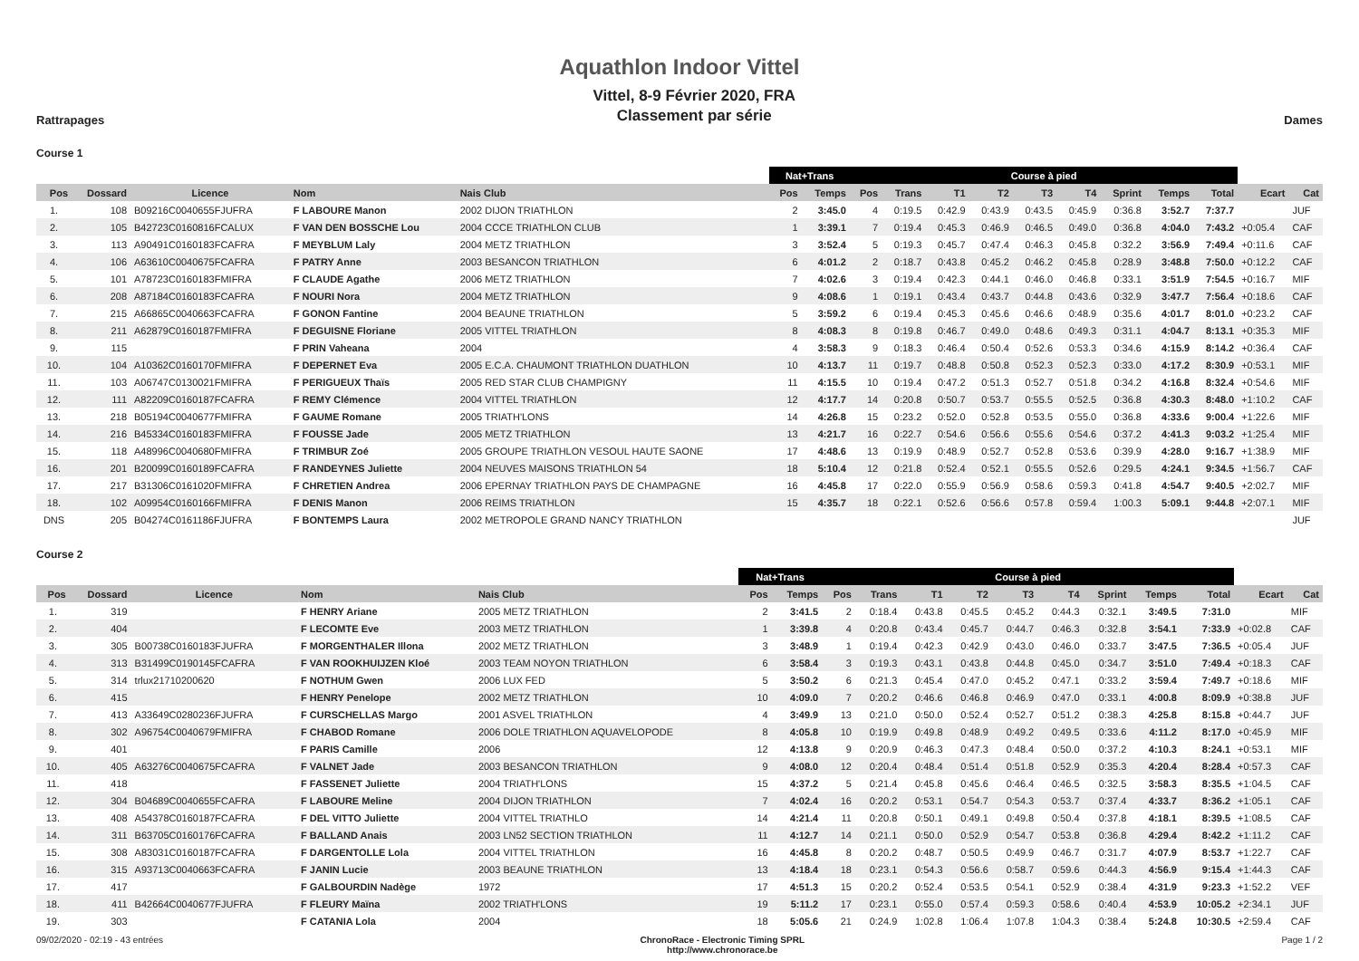Aquathlon Indoor Vittel
Rattrapages
Vittel, 8-9 Février 2020, FRA
Classement par série
Dames
Course 1
| | | | | | Nat+Trans | | Course à pied | | | | | | | | | | |
| --- | --- | --- | --- | --- | --- | --- | --- | --- | --- | --- | --- | --- | --- | --- | --- | --- | --- |
| Pos | Dossard | Licence | Nom | Nais Club | Pos | Temps | Pos | Trans | T1 | T2 | T3 | T4 | Sprint | Temps | Total | Ecart | Cat |
| 1. | 108 | B09216C0040655FJUFRA | F LABOURE Manon | 2002 DIJON TRIATHLON | 2 | 3:45.0 | 4 | 0:19.5 | 0:42.9 | 0:43.9 | 0:43.5 | 0:45.9 | 0:36.8 | 3:52.7 | 7:37.7 | | JUF |
| 2. | 105 | B42723C0160816FCALUX | F VAN DEN BOSSCHE Lou | 2004 CCCE TRIATHLON CLUB | 1 | 3:39.1 | 7 | 0:19.4 | 0:45.3 | 0:46.9 | 0:46.5 | 0:49.0 | 0:36.8 | 4:04.0 | 7:43.2 | +0:05.4 | CAF |
| 3. | 113 | A90491C0160183FCAFRA | F MEYBLUM Laly | 2004 METZ TRIATHLON | 3 | 3:52.4 | 5 | 0:19.3 | 0:45.7 | 0:47.4 | 0:46.3 | 0:45.8 | 0:32.2 | 3:56.9 | 7:49.4 | +0:11.6 | CAF |
| 4. | 106 | A63610C0040675FCAFRA | F PATRY Anne | 2003 BESANCON TRIATHLON | 6 | 4:01.2 | 2 | 0:18.7 | 0:43.8 | 0:45.2 | 0:46.2 | 0:45.8 | 0:28.9 | 3:48.8 | 7:50.0 | +0:12.2 | CAF |
| 5. | 101 | A78723C0160183FMIFRA | F CLAUDE Agathe | 2006 METZ TRIATHLON | 7 | 4:02.6 | 3 | 0:19.4 | 0:42.3 | 0:44.1 | 0:46.0 | 0:46.8 | 0:33.1 | 3:51.9 | 7:54.5 | +0:16.7 | MIF |
| 6. | 208 | A87184C0160183FCAFRA | F NOURI Nora | 2004 METZ TRIATHLON | 9 | 4:08.6 | 1 | 0:19.1 | 0:43.4 | 0:43.7 | 0:44.8 | 0:43.6 | 0:32.9 | 3:47.7 | 7:56.4 | +0:18.6 | CAF |
| 7. | 215 | A66865C0040663FCAFRA | F GONON Fantine | 2004 BEAUNE TRIATHLON | 5 | 3:59.2 | 6 | 0:19.4 | 0:45.3 | 0:45.6 | 0:46.6 | 0:48.9 | 0:35.6 | 4:01.7 | 8:01.0 | +0:23.2 | CAF |
| 8. | 211 | A62879C0160187FMIFRA | F DEGUISNE Floriane | 2005 VITTEL TRIATHLON | 8 | 4:08.3 | 8 | 0:19.8 | 0:46.7 | 0:49.0 | 0:48.6 | 0:49.3 | 0:31.1 | 4:04.7 | 8:13.1 | +0:35.3 | MIF |
| 9. | 115 | | F PRIN Vaheana | 2004 | 4 | 3:58.3 | 9 | 0:18.3 | 0:46.4 | 0:50.4 | 0:52.6 | 0:53.3 | 0:34.6 | 4:15.9 | 8:14.2 | +0:36.4 | CAF |
| 10. | 104 | A10362C0160170FMIFRA | F DEPERNET Eva | 2005 E.C.A. CHAUMONT TRIATHLON DUATHLON | 10 | 4:13.7 | 11 | 0:19.7 | 0:48.8 | 0:50.8 | 0:52.3 | 0:52.3 | 0:33.0 | 4:17.2 | 8:30.9 | +0:53.1 | MIF |
| 11. | 103 | A06747C0130021FMIFRA | F PERIGUEUX Thaïs | 2005 RED STAR CLUB CHAMPIGNY | 11 | 4:15.5 | 10 | 0:19.4 | 0:47.2 | 0:51.3 | 0:52.7 | 0:51.8 | 0:34.2 | 4:16.8 | 8:32.4 | +0:54.6 | MIF |
| 12. | 111 | A82209C0160187FCAFRA | F REMY Clémence | 2004 VITTEL TRIATHLON | 12 | 4:17.7 | 14 | 0:20.8 | 0:50.7 | 0:53.7 | 0:55.5 | 0:52.5 | 0:36.8 | 4:30.3 | 8:48.0 | +1:10.2 | CAF |
| 13. | 218 | B05194C0040677FMIFRA | F GAUME Romane | 2005 TRIATH'LONS | 14 | 4:26.8 | 15 | 0:23.2 | 0:52.0 | 0:52.8 | 0:53.5 | 0:55.0 | 0:36.8 | 4:33.6 | 9:00.4 | +1:22.6 | MIF |
| 14. | 216 | B45334C0160183FMIFRA | F FOUSSE Jade | 2005 METZ TRIATHLON | 13 | 4:21.7 | 16 | 0:22.7 | 0:54.6 | 0:56.6 | 0:55.6 | 0:54.6 | 0:37.2 | 4:41.3 | 9:03.2 | +1:25.4 | MIF |
| 15. | 118 | A48996C0040680FMIFRA | F TRIMBUR Zoé | 2005 GROUPE TRIATHLON VESOUL HAUTE SAONE | 17 | 4:48.6 | 13 | 0:19.9 | 0:48.9 | 0:52.7 | 0:52.8 | 0:53.6 | 0:39.9 | 4:28.0 | 9:16.7 | +1:38.9 | MIF |
| 16. | 201 | B20099C0160189FCAFRA | F RANDEYNES Juliette | 2004 NEUVES MAISONS TRIATHLON 54 | 18 | 5:10.4 | 12 | 0:21.8 | 0:52.4 | 0:52.1 | 0:55.5 | 0:52.6 | 0:29.5 | 4:24.1 | 9:34.5 | +1:56.7 | CAF |
| 17. | 217 | B31306C0161020FMIFRA | F CHRETIEN Andrea | 2006 EPERNAY TRIATHLON PAYS DE CHAMPAGNE | 16 | 4:45.8 | 17 | 0:22.0 | 0:55.9 | 0:56.9 | 0:58.6 | 0:59.3 | 0:41.8 | 4:54.7 | 9:40.5 | +2:02.7 | MIF |
| 18. | 102 | A09954C0160166FMIFRA | F DENIS Manon | 2006 REIMS TRIATHLON | 15 | 4:35.7 | 18 | 0:22.1 | 0:52.6 | 0:56.6 | 0:57.8 | 0:59.4 | 1:00.3 | 5:09.1 | 9:44.8 | +2:07.1 | MIF |
| DNS | 205 | B04274C0161186FJUFRA | F BONTEMPS Laura | 2002 METROPOLE GRAND NANCY TRIATHLON | | | | | | | | | | | | | JUF |
Course 2
| | | | | | Nat+Trans | | Course à pied | | | | | | | | | | |
| --- | --- | --- | --- | --- | --- | --- | --- | --- | --- | --- | --- | --- | --- | --- | --- | --- | --- |
| Pos | Dossard | Licence | Nom | Nais Club | Pos | Temps | Pos | Trans | T1 | T2 | T3 | T4 | Sprint | Temps | Total | Ecart | Cat |
| 1. | 319 | | F HENRY Ariane | 2005 METZ TRIATHLON | 2 | 3:41.5 | 2 | 0:18.4 | 0:43.8 | 0:45.5 | 0:45.2 | 0:44.3 | 0:32.1 | 3:49.5 | 7:31.0 | | MIF |
| 2. | 404 | | F LECOMTE Eve | 2003 METZ TRIATHLON | 1 | 3:39.8 | 4 | 0:20.8 | 0:43.4 | 0:45.7 | 0:44.7 | 0:46.3 | 0:32.8 | 3:54.1 | 7:33.9 | +0:02.8 | CAF |
| 3. | 305 | B00738C0160183FJUFRA | F MORGENTHALER Illona | 2002 METZ TRIATHLON | 3 | 3:48.9 | 1 | 0:19.4 | 0:42.3 | 0:42.9 | 0:43.0 | 0:46.0 | 0:33.7 | 3:47.5 | 7:36.5 | +0:05.4 | JUF |
| 4. | 313 | B31499C0190145FCAFRA | F VAN ROOKHUIJZEN Kloé | 2003 TEAM NOYON TRIATHLON | 6 | 3:58.4 | 3 | 0:19.3 | 0:43.1 | 0:43.8 | 0:44.8 | 0:45.0 | 0:34.7 | 3:51.0 | 7:49.4 | +0:18.3 | CAF |
| 5. | 314 | trlux21710200620 | F NOTHUM Gwen | 2006 LUX FED | 5 | 3:50.2 | 6 | 0:21.3 | 0:45.4 | 0:47.0 | 0:45.2 | 0:47.1 | 0:33.2 | 3:59.4 | 7:49.7 | +0:18.6 | MIF |
| 6. | 415 | | F HENRY Penelope | 2002 METZ TRIATHLON | 10 | 4:09.0 | 7 | 0:20.2 | 0:46.6 | 0:46.8 | 0:46.9 | 0:47.0 | 0:33.1 | 4:00.8 | 8:09.9 | +0:38.8 | JUF |
| 7. | 413 | A33649C0280236FJUFRA | F CURSCHELLAS Margo | 2001 ASVEL TRIATHLON | 4 | 3:49.9 | 13 | 0:21.0 | 0:50.0 | 0:52.4 | 0:52.7 | 0:51.2 | 0:38.3 | 4:25.8 | 8:15.8 | +0:44.7 | JUF |
| 8. | 302 | A96754C0040679FMIFRA | F CHABOD Romane | 2006 DOLE TRIATHLON AQUAVELOPODE | 8 | 4:05.8 | 10 | 0:19.9 | 0:49.8 | 0:48.9 | 0:49.2 | 0:49.5 | 0:33.6 | 4:11.2 | 8:17.0 | +0:45.9 | MIF |
| 9. | 401 | | F PARIS Camille | 2006 | 12 | 4:13.8 | 9 | 0:20.9 | 0:46.3 | 0:47.3 | 0:48.4 | 0:50.0 | 0:37.2 | 4:10.3 | 8:24.1 | +0:53.1 | MIF |
| 10. | 405 | A63276C0040675FCAFRA | F VALNET Jade | 2003 BESANCON TRIATHLON | 9 | 4:08.0 | 12 | 0:20.4 | 0:48.4 | 0:51.4 | 0:51.8 | 0:52.9 | 0:35.3 | 4:20.4 | 8:28.4 | +0:57.3 | CAF |
| 11. | 418 | | F FASSENET Juliette | 2004 TRIATH'LONS | 15 | 4:37.2 | 5 | 0:21.4 | 0:45.8 | 0:45.6 | 0:46.4 | 0:46.5 | 0:32.5 | 3:58.3 | 8:35.5 | +1:04.5 | CAF |
| 12. | 304 | B04689C0040655FCAFRA | F LABOURE Meline | 2004 DIJON TRIATHLON | 7 | 4:02.4 | 16 | 0:20.2 | 0:53.1 | 0:54.7 | 0:54.3 | 0:53.7 | 0:37.4 | 4:33.7 | 8:36.2 | +1:05.1 | CAF |
| 13. | 408 | A54378C0160187FCAFRA | F DEL VITTO Juliette | 2004 VITTEL TRIATHLO | 14 | 4:21.4 | 11 | 0:20.8 | 0:50.1 | 0:49.1 | 0:49.8 | 0:50.4 | 0:37.8 | 4:18.1 | 8:39.5 | +1:08.5 | CAF |
| 14. | 311 | B63705C0160176FCAFRA | F BALLAND Anais | 2003 LN52 SECTION TRIATHLON | 11 | 4:12.7 | 14 | 0:21.1 | 0:50.0 | 0:52.9 | 0:54.7 | 0:53.8 | 0:36.8 | 4:29.4 | 8:42.2 | +1:11.2 | CAF |
| 15. | 308 | A83031C0160187FCAFRA | F DARGENTOLLE Lola | 2004 VITTEL TRIATHLON | 16 | 4:45.8 | 8 | 0:20.2 | 0:48.7 | 0:50.5 | 0:49.9 | 0:46.7 | 0:31.7 | 4:07.9 | 8:53.7 | +1:22.7 | CAF |
| 16. | 315 | A93713C0040663FCAFRA | F JANIN Lucie | 2003 BEAUNE TRIATHLON | 13 | 4:18.4 | 18 | 0:23.1 | 0:54.3 | 0:56.6 | 0:58.7 | 0:59.6 | 0:44.3 | 4:56.9 | 9:15.4 | +1:44.3 | CAF |
| 17. | 417 | | F GALBOURDIN Nadège | 1972 | 17 | 4:51.3 | 15 | 0:20.2 | 0:52.4 | 0:53.5 | 0:54.1 | 0:52.9 | 0:38.4 | 4:31.9 | 9:23.3 | +1:52.2 | VEF |
| 18. | 411 | B42664C0040677FJUFRA | F FLEURY Maïna | 2002 TRIATH'LONS | 19 | 5:11.2 | 17 | 0:23.1 | 0:55.0 | 0:57.4 | 0:59.3 | 0:58.6 | 0:40.4 | 4:53.9 | 10:05.2 | +2:34.1 | JUF |
| 19. | 303 | | F CATANIA Lola | 2004 | 18 | 5:05.6 | 21 | 0:24.9 | 1:02.8 | 1:06.4 | 1:07.8 | 1:04.3 | 0:38.4 | 5:24.8 | 10:30.5 | +2:59.4 | CAF |
09/02/2020 - 02:19 - 43 entrées ChronoRace - Electronic Timing SPRL
http://www.chronorace.be Page 1 / 2